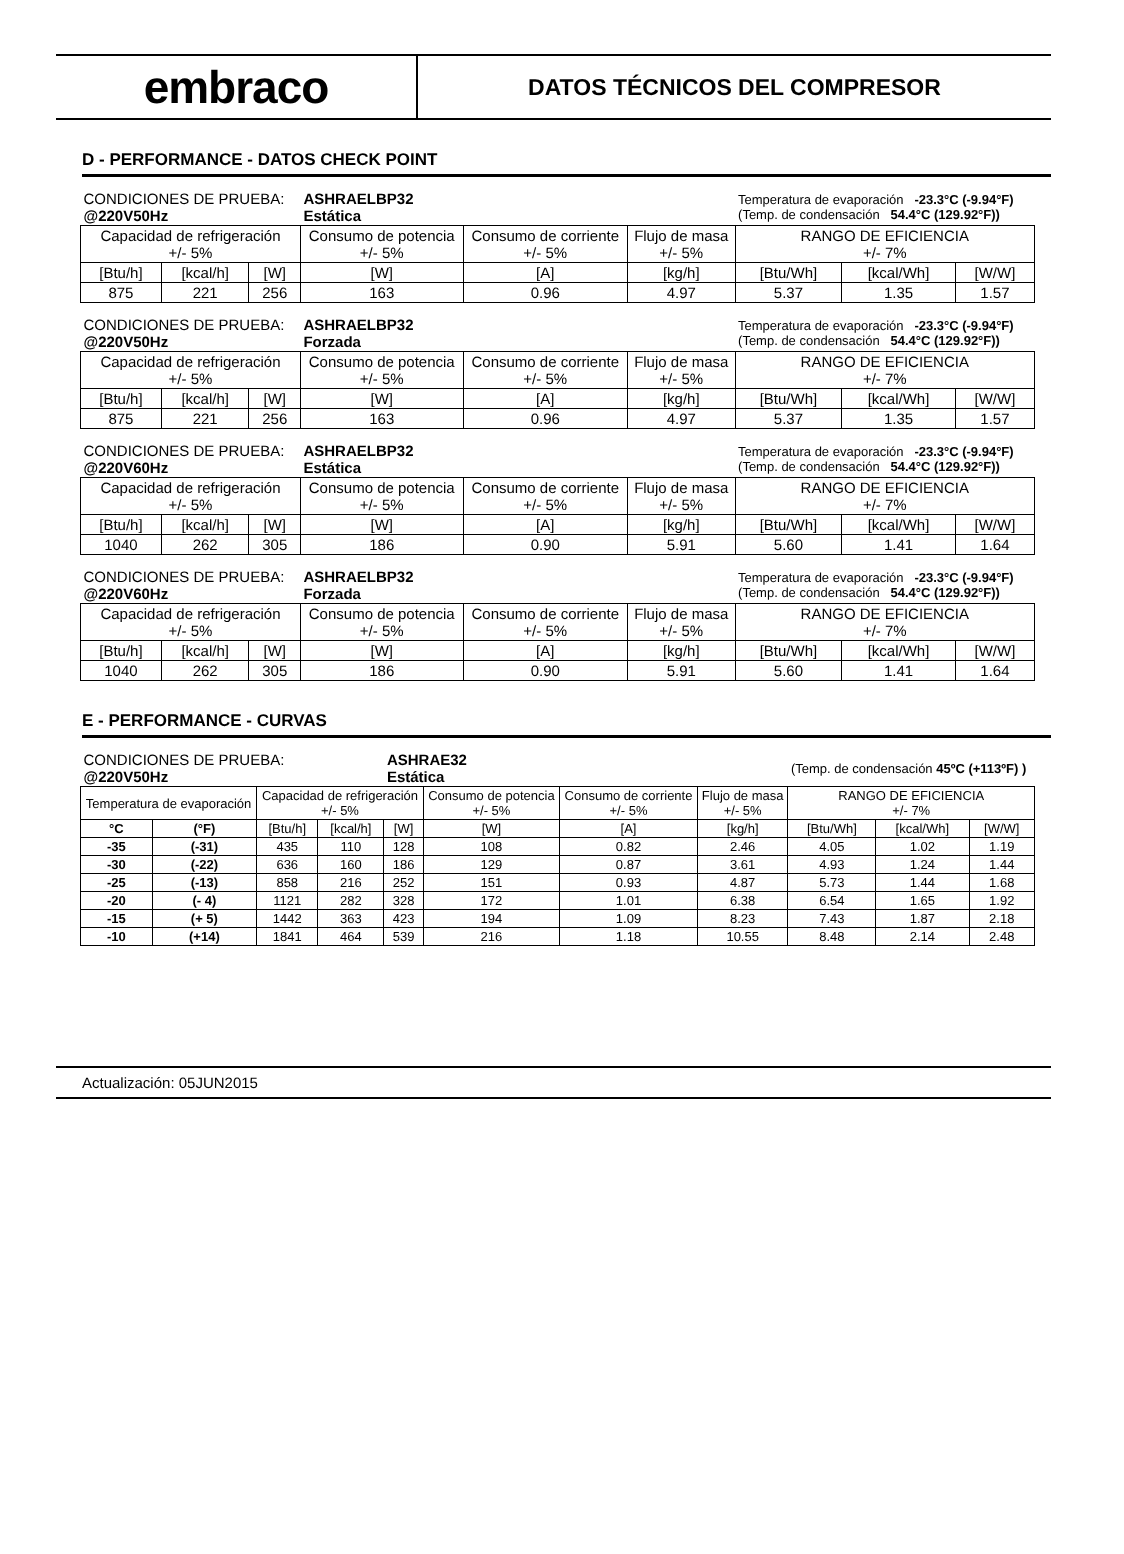embraco
DATOS TÉCNICOS DEL COMPRESOR
D - PERFORMANCE - DATOS CHECK POINT
| CONDICIONES DE PRUEBA: @220V50Hz | | | ASHRAELBP32 Estática | | | Temperatura de evaporación -23.3°C (-9.94°F) (Temp. de condensación 54.4°C (129.92°F)) | | |
| Capacidad de refrigeración +/- 5% | | | Consumo de potencia +/- 5% | Consumo de corriente +/- 5% | Flujo de masa +/- 5% | RANGO DE EFICIENCIA +/- 7% | | |
| [Btu/h] | [kcal/h] | [W] | [W] | [A] | [kg/h] | [Btu/Wh] | [kcal/Wh] | [W/W] |
| 875 | 221 | 256 | 163 | 0.96 | 4.97 | 5.37 | 1.35 | 1.57 |
| CONDICIONES DE PRUEBA: @220V50Hz | | | ASHRAELBP32 Forzada | | | Temperatura de evaporación -23.3°C (-9.94°F) (Temp. de condensación 54.4°C (129.92°F)) | | |
| Capacidad de refrigeración +/- 5% | | | Consumo de potencia +/- 5% | Consumo de corriente +/- 5% | Flujo de masa +/- 5% | RANGO DE EFICIENCIA +/- 7% | | |
| [Btu/h] | [kcal/h] | [W] | [W] | [A] | [kg/h] | [Btu/Wh] | [kcal/Wh] | [W/W] |
| 875 | 221 | 256 | 163 | 0.96 | 4.97 | 5.37 | 1.35 | 1.57 |
| CONDICIONES DE PRUEBA: @220V60Hz | | | ASHRAELBP32 Estática | | | Temperatura de evaporación -23.3°C (-9.94°F) (Temp. de condensación 54.4°C (129.92°F)) | | |
| Capacidad de refrigeración +/- 5% | | | Consumo de potencia +/- 5% | Consumo de corriente +/- 5% | Flujo de masa +/- 5% | RANGO DE EFICIENCIA +/- 7% | | |
| [Btu/h] | [kcal/h] | [W] | [W] | [A] | [kg/h] | [Btu/Wh] | [kcal/Wh] | [W/W] |
| 1040 | 262 | 305 | 186 | 0.90 | 5.91 | 5.60 | 1.41 | 1.64 |
| CONDICIONES DE PRUEBA: @220V60Hz | | | ASHRAELBP32 Forzada | | | Temperatura de evaporación -23.3°C (-9.94°F) (Temp. de condensación 54.4°C (129.92°F)) | | |
| Capacidad de refrigeración +/- 5% | | | Consumo de potencia +/- 5% | Consumo de corriente +/- 5% | Flujo de masa +/- 5% | RANGO DE EFICIENCIA +/- 7% | | |
| [Btu/h] | [kcal/h] | [W] | [W] | [A] | [kg/h] | [Btu/Wh] | [kcal/Wh] | [W/W] |
| 1040 | 262 | 305 | 186 | 0.90 | 5.91 | 5.60 | 1.41 | 1.64 |
E - PERFORMANCE - CURVAS
| CONDICIONES DE PRUEBA: @220V50Hz | | | | ASHRAE32 Estática | | | | (Temp. de condensación 45ºC (+113ºF) ) | | |
| Temperatura de evaporación | | Capacidad de refrigeración +/- 5% | | | Consumo de potencia +/- 5% | Consumo de corriente +/- 5% | Flujo de masa +/- 5% | RANGO DE EFICIENCIA +/- 7% | | |
| °C | (°F) | [Btu/h] | [kcal/h] | [W] | [W] | [A] | [kg/h] | [Btu/Wh] | [kcal/Wh] | [W/W] |
| -35 | (-31) | 435 | 110 | 128 | 108 | 0.82 | 2.46 | 4.05 | 1.02 | 1.19 |
| -30 | (-22) | 636 | 160 | 186 | 129 | 0.87 | 3.61 | 4.93 | 1.24 | 1.44 |
| -25 | (-13) | 858 | 216 | 252 | 151 | 0.93 | 4.87 | 5.73 | 1.44 | 1.68 |
| -20 | (- 4) | 1121 | 282 | 328 | 172 | 1.01 | 6.38 | 6.54 | 1.65 | 1.92 |
| -15 | (+ 5) | 1442 | 363 | 423 | 194 | 1.09 | 8.23 | 7.43 | 1.87 | 2.18 |
| -10 | (+14) | 1841 | 464 | 539 | 216 | 1.18 | 10.55 | 8.48 | 2.14 | 2.48 |
Actualización: 05JUN2015